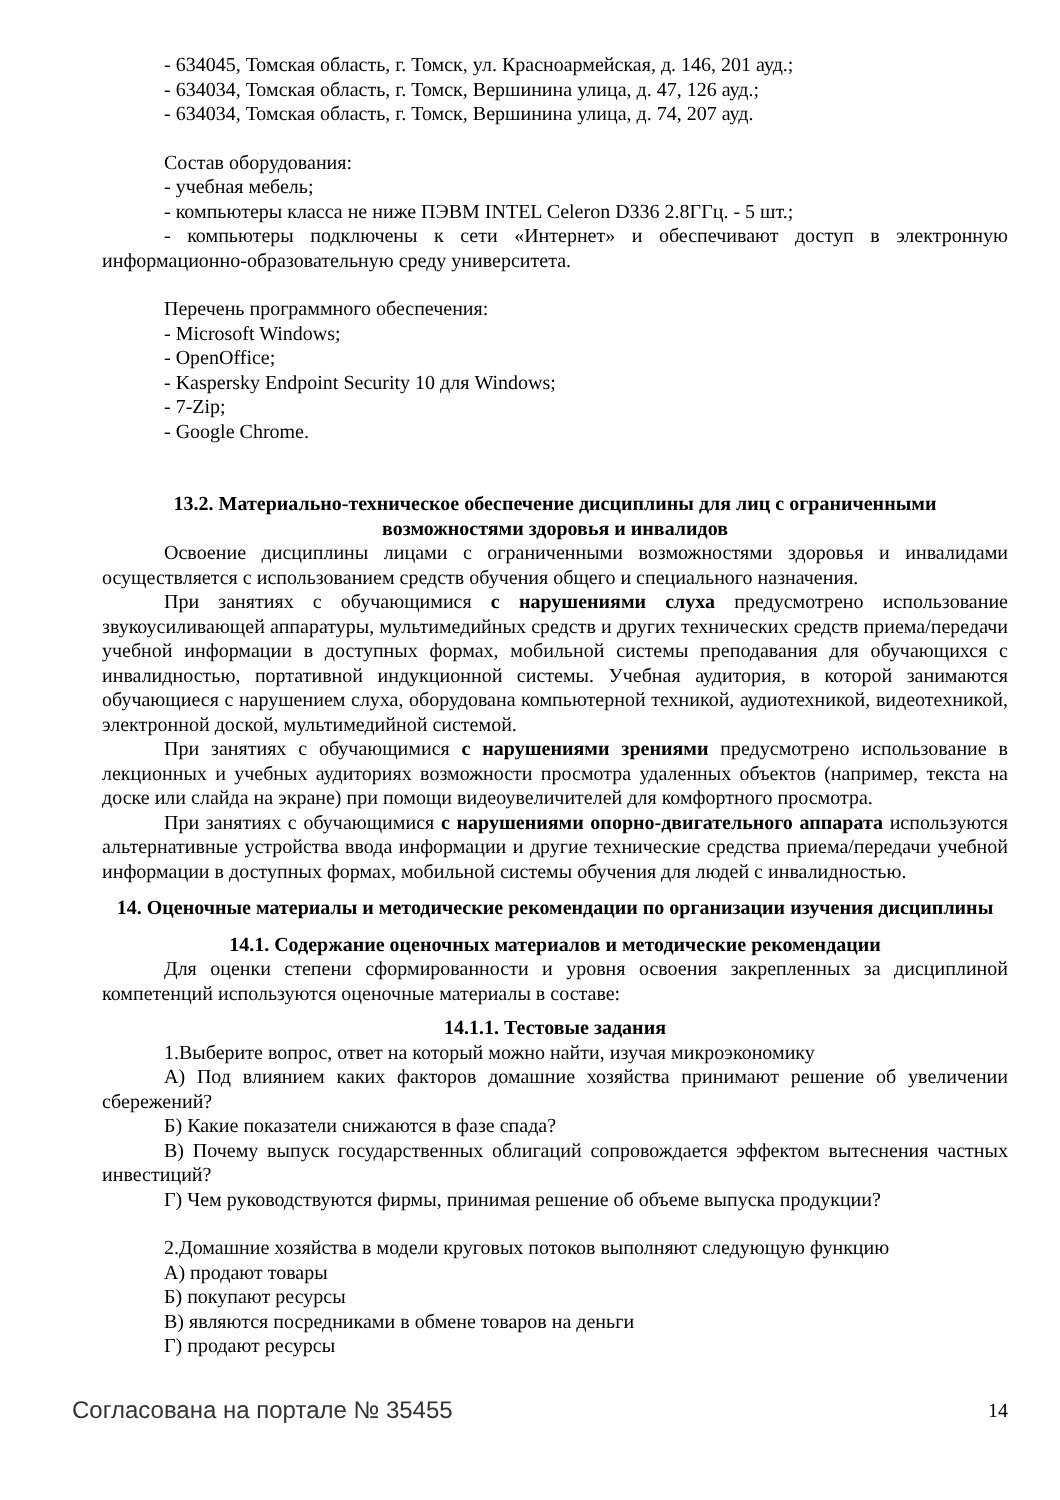- 634045, Томская область, г. Томск, ул. Красноармейская, д. 146, 201 ауд.;
- 634034, Томская область, г. Томск, Вершинина улица, д. 47, 126 ауд.;
- 634034, Томская область, г. Томск, Вершинина улица, д. 74, 207 ауд.
Состав оборудования:
- учебная мебель;
- компьютеры класса не ниже ПЭВМ INTEL Celeron D336 2.8ГГц. - 5 шт.;
- компьютеры подключены к сети «Интернет» и обеспечивают доступ в электронную информационно-образовательную среду университета.
Перечень программного обеспечения:
- Microsoft Windows;
- OpenOffice;
- Kaspersky Endpoint Security 10 для Windows;
- 7-Zip;
- Google Chrome.
13.2. Материально-техническое обеспечение дисциплины для лиц с ограниченными возможностями здоровья и инвалидов
Освоение дисциплины лицами с ограниченными возможностями здоровья и инвалидами осуществляется с использованием средств обучения общего и специального назначения.
При занятиях с обучающимися с нарушениями слуха предусмотрено использование звукоусиливающей аппаратуры, мультимедийных средств и других технических средств приема/передачи учебной информации в доступных формах, мобильной системы преподавания для обучающихся с инвалидностью, портативной индукционной системы. Учебная аудитория, в которой занимаются обучающиеся с нарушением слуха, оборудована компьютерной техникой, аудиотехникой, видеотехникой, электронной доской, мультимедийной системой.
При занятиях с обучающимися с нарушениями зрениями предусмотрено использование в лекционных и учебных аудиториях возможности просмотра удаленных объектов (например, текста на доске или слайда на экране) при помощи видеоувеличителей для комфортного просмотра.
При занятиях с обучающимися с нарушениями опорно-двигательного аппарата используются альтернативные устройства ввода информации и другие технические средства приема/передачи учебной информации в доступных формах, мобильной системы обучения для людей с инвалидностью.
14. Оценочные материалы и методические рекомендации по организации изучения дисциплины
14.1. Содержание оценочных материалов и методические рекомендации
Для оценки степени сформированности и уровня освоения закрепленных за дисциплиной компетенций используются оценочные материалы в составе:
14.1.1. Тестовые задания
1.Выберите вопрос, ответ на который можно найти, изучая микроэкономику
А) Под влиянием каких факторов домашние хозяйства принимают решение об увеличении сбережений?
Б) Какие показатели снижаются в фазе спада?
В) Почему выпуск государственных облигаций сопровождается эффектом вытеснения частных инвестиций?
Г) Чем руководствуются фирмы, принимая решение об объеме выпуска продукции?
2.Домашние хозяйства в модели круговых потоков выполняют следующую функцию
А) продают товары
Б) покупают ресурсы
В) являются посредниками в обмене товаров на деньги
Г) продают ресурсы
Согласована на портале № 35455 14